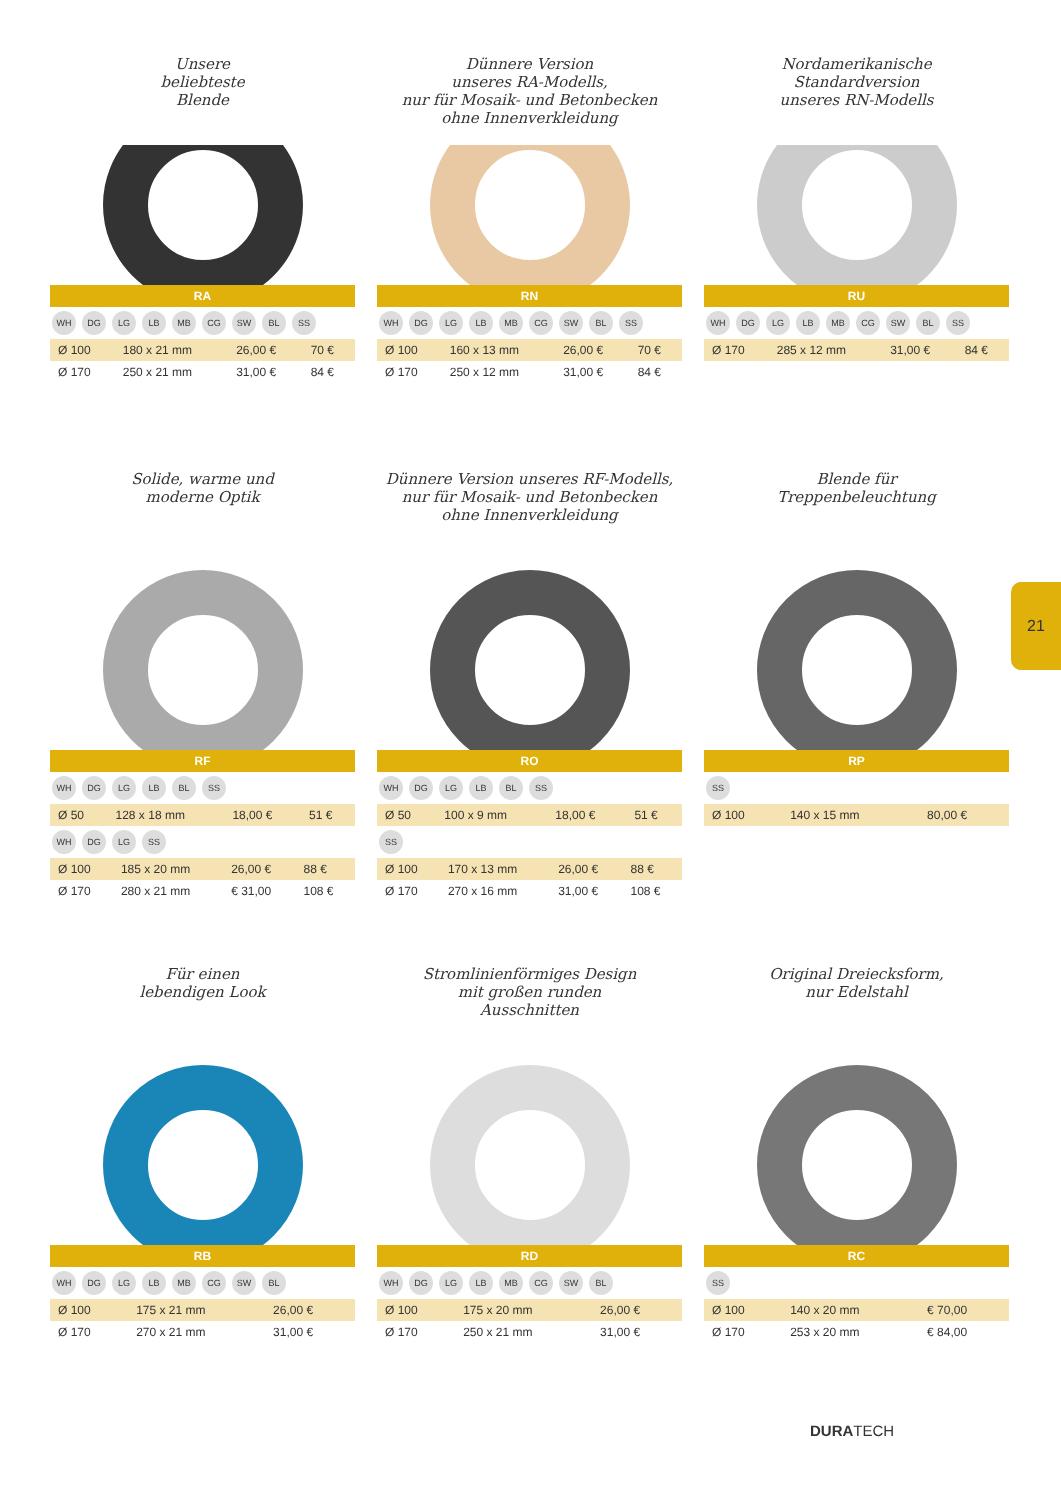Unsere
beliebteste
Blende
RA
WH DG LG LB MB CG SW BL SS
| Ø 100 | 180 x 21 mm | 26,00 € | 70 € |
| Ø 170 | 250 x 21 mm | 31,00 € | 84 € |
Dünnere Version
unseres RA-Modells,
nur für Mosaik- und Betonbecken
ohne Innenverkleidung
RN
WH DG LG LB MB CG SW BL SS
| Ø 100 | 160 x 13 mm | 26,00 € | 70 € |
| Ø 170 | 250 x 12 mm | 31,00 € | 84 € |
Nordamerikanische
Standardversion
unseres RN-Modells
RU
WH DG LG LB MB CG SW BL SS
| Ø 170 | 285 x 12 mm | 31,00 € | 84 € |
Solide, warme und
moderne Optik
RF
WH DG LG LB BL SS
| Ø 50 | 128 x 18 mm | 18,00 € | 51 € |
WH DG LG SS
| Ø 100 | 185 x 20 mm | 26,00 € | 88 € |
| Ø 170 | 280 x 21 mm | € 31,00 | 108 € |
Dünnere Version unseres RF-Modells,
nur für Mosaik- und Betonbecken
ohne Innenverkleidung
RO
WH DG LG LB BL SS
| Ø 50 | 100 x 9 mm | 18,00 € | 51 € |
SS
| Ø 100 | 170 x 13 mm | 26,00 € | 88 € |
| Ø 170 | 270 x 16 mm | 31,00 € | 108 € |
Blende für
Treppenbeleuchtung
RP
SS
| Ø 100 | 140 x 15 mm | 80,00 € |
Für einen
lebendigen Look
RB
WH DG LG LB MB CG SW BL
| Ø 100 | 175 x 21 mm | 26,00 € |
| Ø 170 | 270 x 21 mm | 31,00 € |
Stromlinienförmiges Design
mit großen runden
Ausschnitten
RD
WH DG LG LB MB CG SW BL
| Ø 100 | 175 x 20 mm | 26,00 € |
| Ø 170 | 250 x 21 mm | 31,00 € |
Original Dreiecksform,
nur Edelstahl
RC
SS
| Ø 100 | 140 x 20 mm | € 70,00 |
| Ø 170 | 253 x 20 mm | € 84,00 |
21
DURATECH